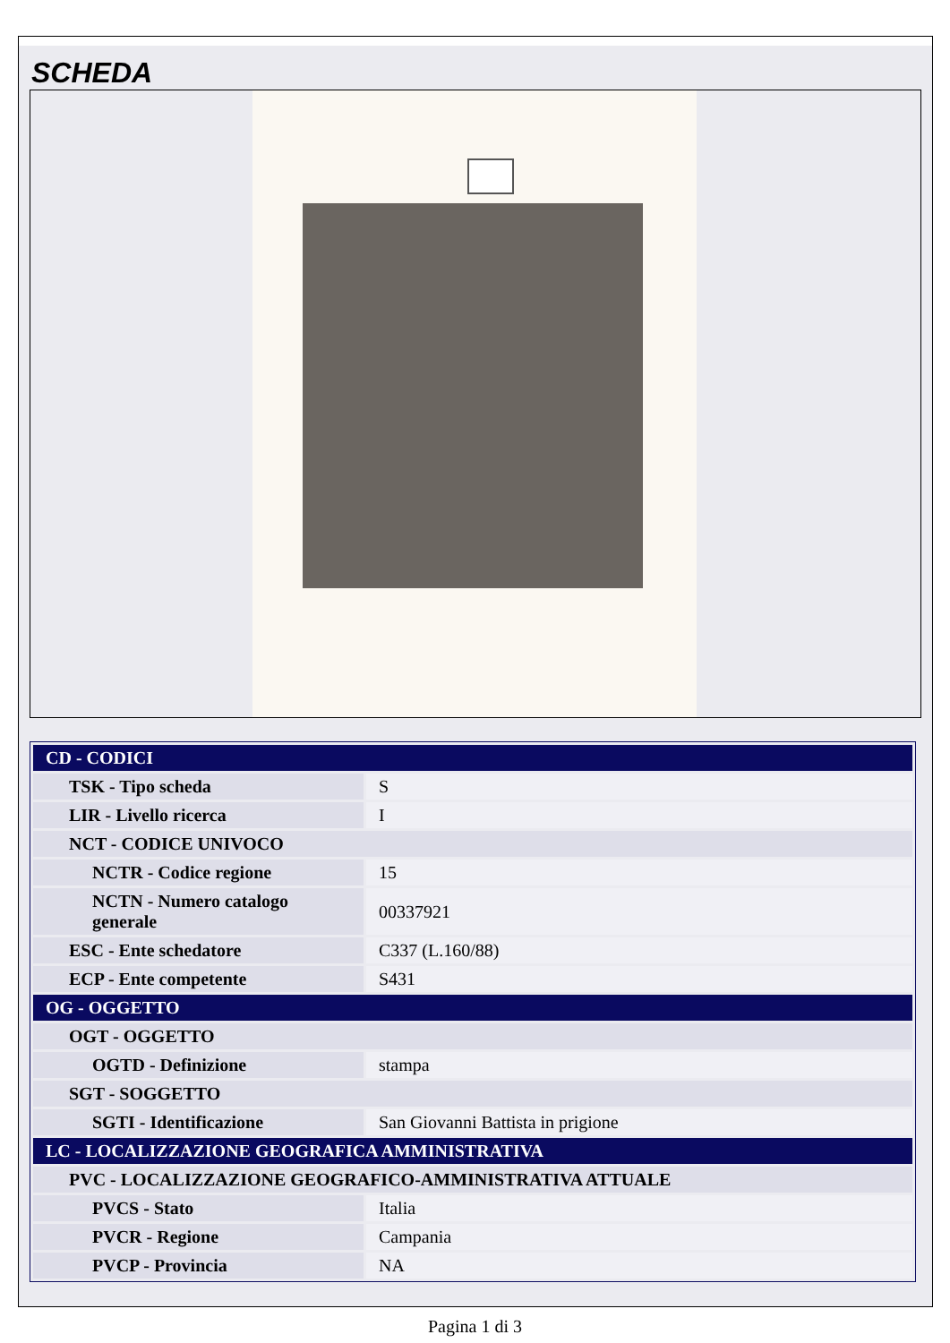SCHEDA
| CD - CODICI | |
| TSK - Tipo scheda | S |
| LIR - Livello ricerca | I |
| NCT - CODICE UNIVOCO | |
| NCTR - Codice regione | 15 |
| NCTN - Numero catalogo generale | 00337921 |
| ESC - Ente schedatore | C337 (L.160/88) |
| ECP - Ente competente | S431 |
| OG - OGGETTO | |
| OGT - OGGETTO | |
| OGTD - Definizione | stampa |
| SGT - SOGGETTO | |
| SGTI - Identificazione | San Giovanni Battista in prigione |
| LC - LOCALIZZAZIONE GEOGRAFICA AMMINISTRATIVA | |
| PVC - LOCALIZZAZIONE GEOGRAFICO-AMMINISTRATIVA ATTUALE | |
| PVCS - Stato | Italia |
| PVCR - Regione | Campania |
| PVCP - Provincia | NA |
Pagina 1 di 3